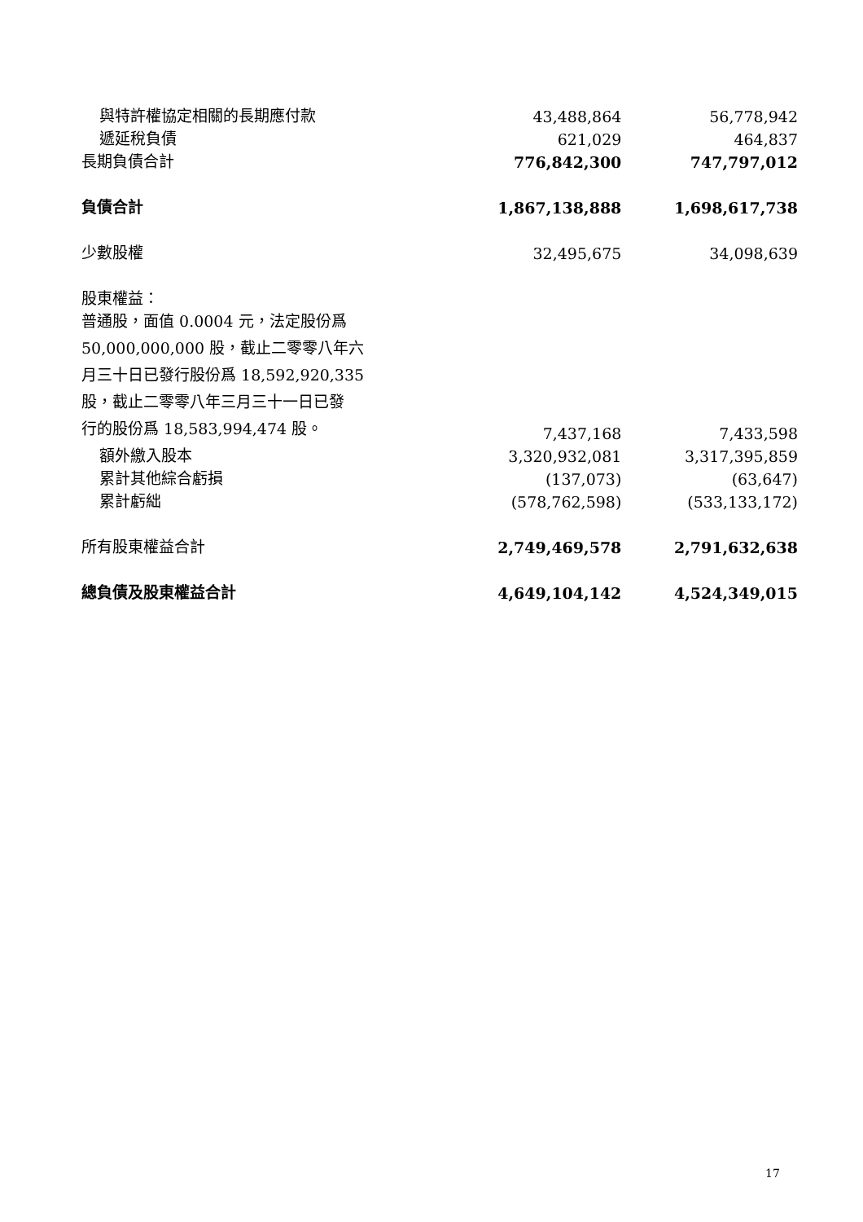| 與特許權協定相關的長期應付款 | 43,488,864 | 56,778,942 |
| 遞延稅負債 | 621,029 | 464,837 |
| 長期負債合計 | 776,842,300 | 747,797,012 |
| 負債合計 | 1,867,138,888 | 1,698,617,738 |
| 少數股權 | 32,495,675 | 34,098,639 |
| 股東權益： | | |
| 普通股，面值 0.0004 元，法定股份爲 50,000,000,000 股，截止二零零八年六 月三十日已發行股份爲 18,592,920,335 股，截止二零零八年三月三十一日已發 行的股份爲 18,583,994,474 股。 | 7,437,168 | 7,433,598 |
| 額外繳入股本 | 3,320,932,081 | 3,317,395,859 |
| 累計其他綜合虧損 | (137,073) | (63,647) |
| 累計虧絀 | (578,762,598) | (533,133,172) |
| 所有股東權益合計 | 2,749,469,578 | 2,791,632,638 |
| 總負債及股東權益合計 | 4,649,104,142 | 4,524,349,015 |
17